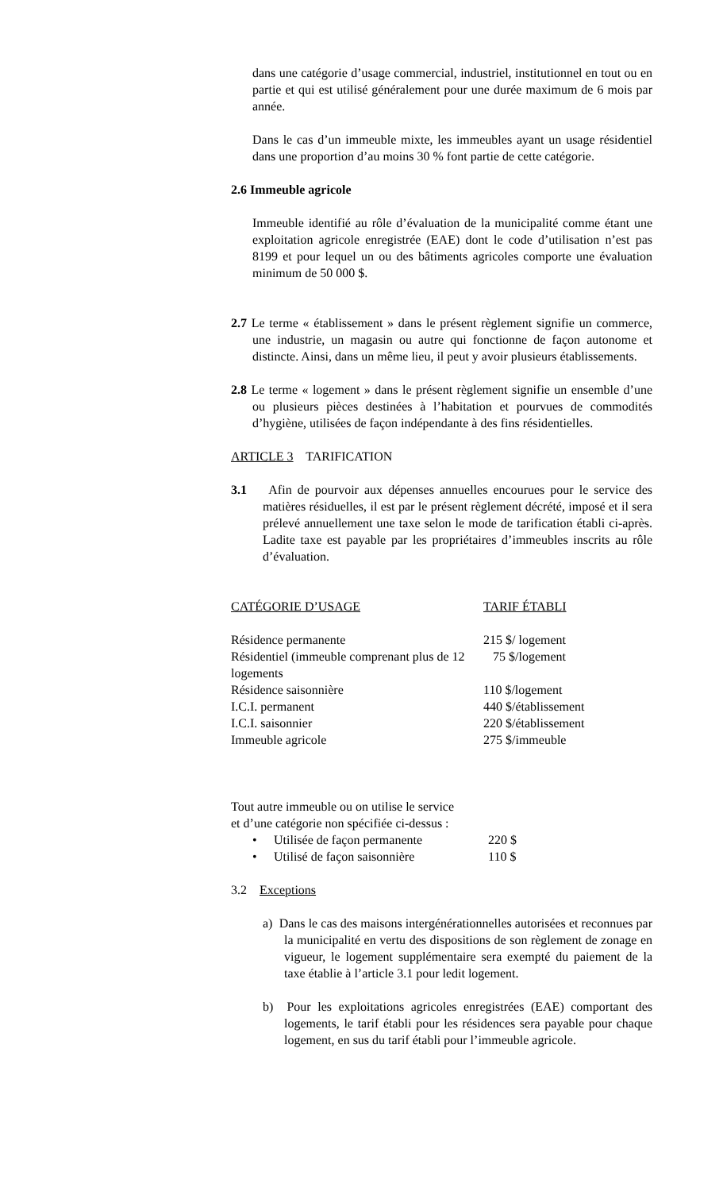dans une catégorie d’usage commercial, industriel, institutionnel en tout ou en partie et qui est utilisé généralement pour une durée maximum de 6 mois par année.
Dans le cas d’un immeuble mixte, les immeubles ayant un usage résidentiel dans une proportion d’au moins 30 % font partie de cette catégorie.
2.6 Immeuble agricole
Immeuble identifié au rôle d’évaluation de la municipalité comme étant une exploitation agricole enregistrée (EAE) dont le code d’utilisation n’est pas 8199 et pour lequel un ou des bâtiments agricoles comporte une évaluation minimum de 50 000 $.
2.7 Le terme « établissement » dans le présent règlement signifie un commerce, une industrie, un magasin ou autre qui fonctionne de façon autonome et distincte. Ainsi, dans un même lieu, il peut y avoir plusieurs établissements.
2.8 Le terme « logement » dans le présent règlement signifie un ensemble d’une ou plusieurs pièces destinées à l’habitation et pourvues de commodités d’hygiène, utilisées de façon indépendante à des fins résidentielles.
ARTICLE 3 TARIFICATION
3.1 Afin de pourvoir aux dépenses annuelles encourues pour le service des matières résiduelles, il est par le présent règlement décrété, imposé et il sera prélevé annuellement une taxe selon le mode de tarification établi ci-après. Ladite taxe est payable par les propriétaires d’immeubles inscrits au rôle d’évaluation.
| CATÉGORIE D’USAGE | TARIF ÉTABLI |
| Résidence permanente | 215 $/ logement |
| Résidentiel (immeuble comprenant plus de 12 logements | 75 $/logement |
| Résidence saisonnière | 110 $/logement |
| I.C.I. permanent | 440 $/établissement |
| I.C.I. saisonnier | 220 $/établissement |
| Immeuble agricole | 275 $/immeuble |
Tout autre immeuble ou on utilise le service
et d’une catégorie non spécifiée ci-dessus :
| • | Utilisée de façon permanente | 220 $ |
| • | Utilisé de façon saisonnière | 110 $ |
3.2 Exceptions
a) Dans le cas des maisons intergénérationnelles autorisées et reconnues par la municipalité en vertu des dispositions de son règlement de zonage en vigueur, le logement supplémentaire sera exempté du paiement de la taxe établie à l’article 3.1 pour ledit logement.
b) Pour les exploitations agricoles enregistrées (EAE) comportant des logements, le tarif établi pour les résidences sera payable pour chaque logement, en sus du tarif établi pour l’immeuble agricole.